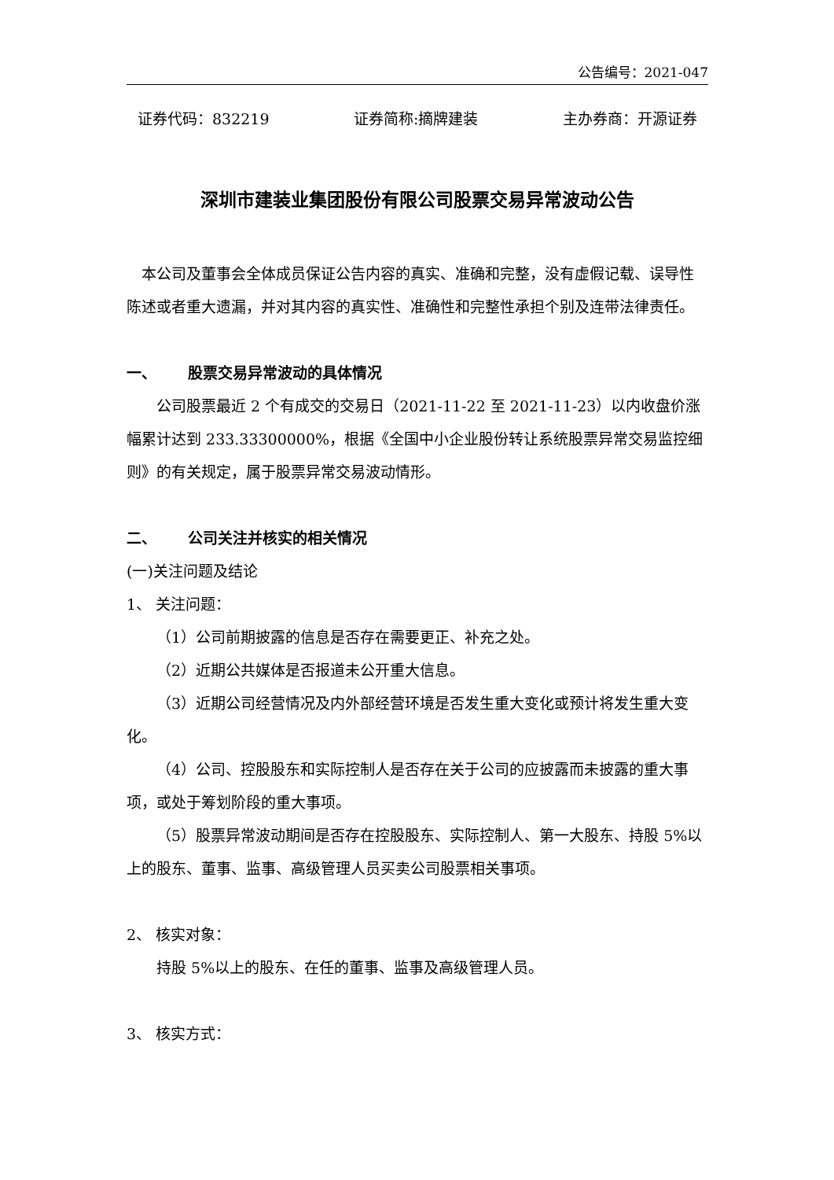公告编号：2021-047
证券代码：832219 证券简称:摘牌建装 主办券商：开源证券
深圳市建装业集团股份有限公司股票交易异常波动公告
本公司及董事会全体成员保证公告内容的真实、准确和完整，没有虚假记载、误导性陈述或者重大遗漏，并对其内容的真实性、准确性和完整性承担个别及连带法律责任。
一、 股票交易异常波动的具体情况
公司股票最近 2 个有成交的交易日（2021-11-22 至 2021-11-23）以内收盘价涨幅累计达到 233.33300000%，根据《全国中小企业股份转让系统股票异常交易监控细则》的有关规定，属于股票异常交易波动情形。
二、 公司关注并核实的相关情况
(一)关注问题及结论
1、 关注问题：
（1）公司前期披露的信息是否存在需要更正、补充之处。
（2）近期公共媒体是否报道未公开重大信息。
（3）近期公司经营情况及内外部经营环境是否发生重大变化或预计将发生重大变化。
（4）公司、控股股东和实际控制人是否存在关于公司的应披露而未披露的重大事项，或处于筹划阶段的重大事项。
（5）股票异常波动期间是否存在控股股东、实际控制人、第一大股东、持股 5%以上的股东、董事、监事、高级管理人员买卖公司股票相关事项。
2、 核实对象：
持股 5%以上的股东、在任的董事、监事及高级管理人员。
3、 核实方式：